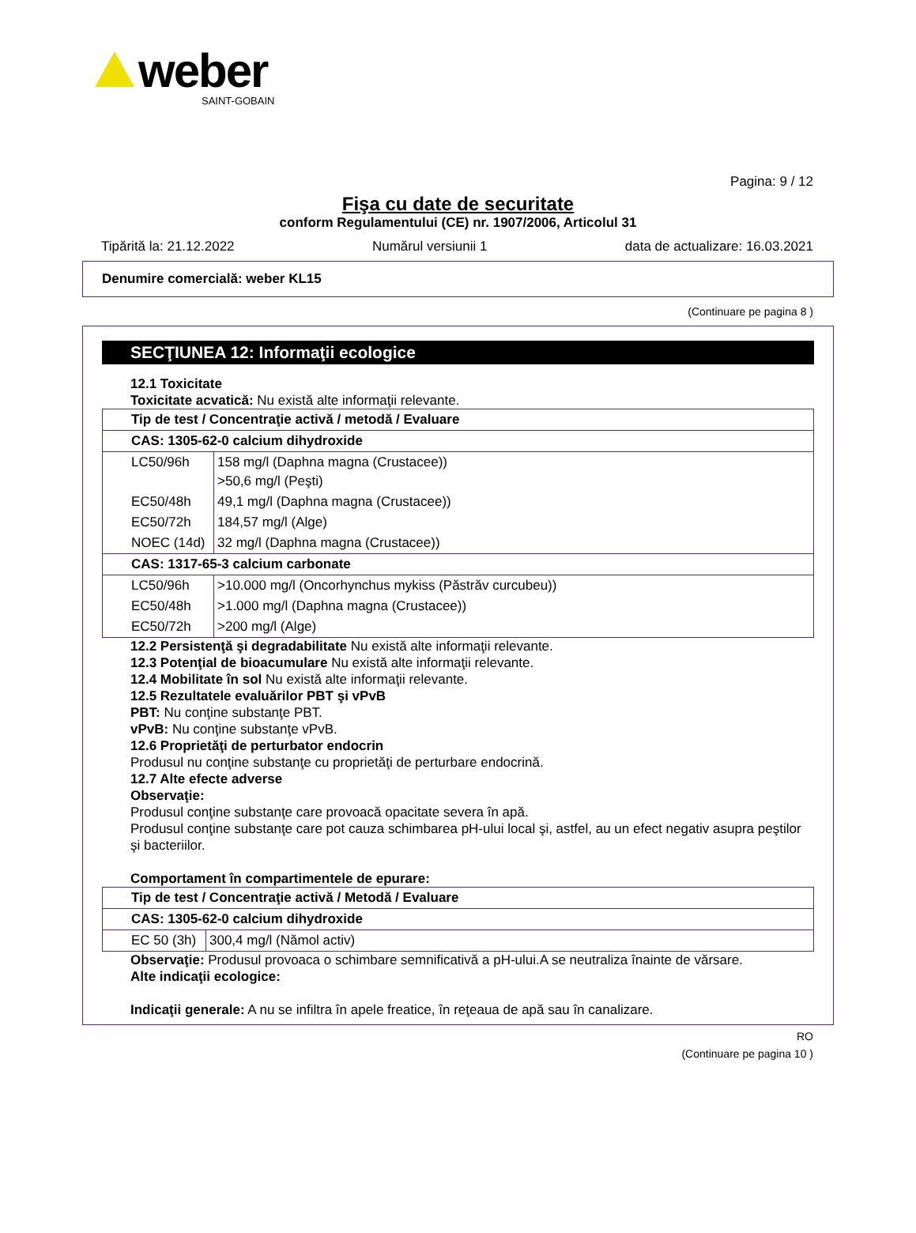weber
SAINT-GOBAIN
Pagina: 9 / 12
Fişa cu date de securitate
conform Regulamentului (CE) nr. 1907/2006, Articolul 31
Tipărită la: 21.12.2022 Numărul versiunii 1 data de actualizare: 16.03.2021
Denumire comercială: weber KL15
(Continuare pe pagina 8 )
SECŢIUNEA 12: Informaţii ecologice
12.1 Toxicitate
Toxicitate acvatică: Nu există alte informaţii relevante.
| Tip de test / Concentraţie activă / metodă / Evaluare | |
| CAS: 1305-62-0 calcium dihydroxide | |
| LC50/96h | 158 mg/l (Daphna magna (Crustacee)) >50,6 mg/l (Peşti) |
| EC50/48h | 49,1 mg/l (Daphna magna (Crustacee)) |
| EC50/72h | 184,57 mg/l (Alge) |
| NOEC (14d) | 32 mg/l (Daphna magna (Crustacee)) |
| CAS: 1317-65-3 calcium carbonate | |
| LC50/96h | >10.000 mg/l (Oncorhynchus mykiss (Păstrăv curcubeu)) |
| EC50/48h | >1.000 mg/l (Daphna magna (Crustacee)) |
| EC50/72h | >200 mg/l (Alge) |
12.2 Persistenţă şi degradabilitate Nu există alte informaţii relevante.
12.3 Potenţial de bioacumulare Nu există alte informaţii relevante.
12.4 Mobilitate în sol Nu există alte informaţii relevante.
12.5 Rezultatele evaluărilor PBT şi vPvB
PBT: Nu conţine substanţe PBT.
vPvB: Nu conţine substanţe vPvB.
12.6 Proprietăţi de perturbator endocrin
Produsul nu conţine substanţe cu proprietăţi de perturbare endocrină.
12.7 Alte efecte adverse
Observaţie:
Produsul conţine substanţe care provoacă opacitate severa în apă.
Produsul conţine substanţe care pot cauza schimbarea pH-ului local şi, astfel, au un efect negativ asupra peştilor şi bacteriilor.
Comportament în compartimentele de epurare:
| Tip de test / Concentraţie activă / Metodă / Evaluare | |
| CAS: 1305-62-0 calcium dihydroxide | |
| EC 50 (3h) | 300,4 mg/l (Nămol activ) |
Observaţie: Produsul provoaca o schimbare semnificativă a pH-ului.A se neutraliza înainte de vărsare.
Alte indicaţii ecologice:
Indicaţii generale: A nu se infiltra în apele freatice, în reţeaua de apă sau în canalizare.
RO
(Continuare pe pagina 10 )